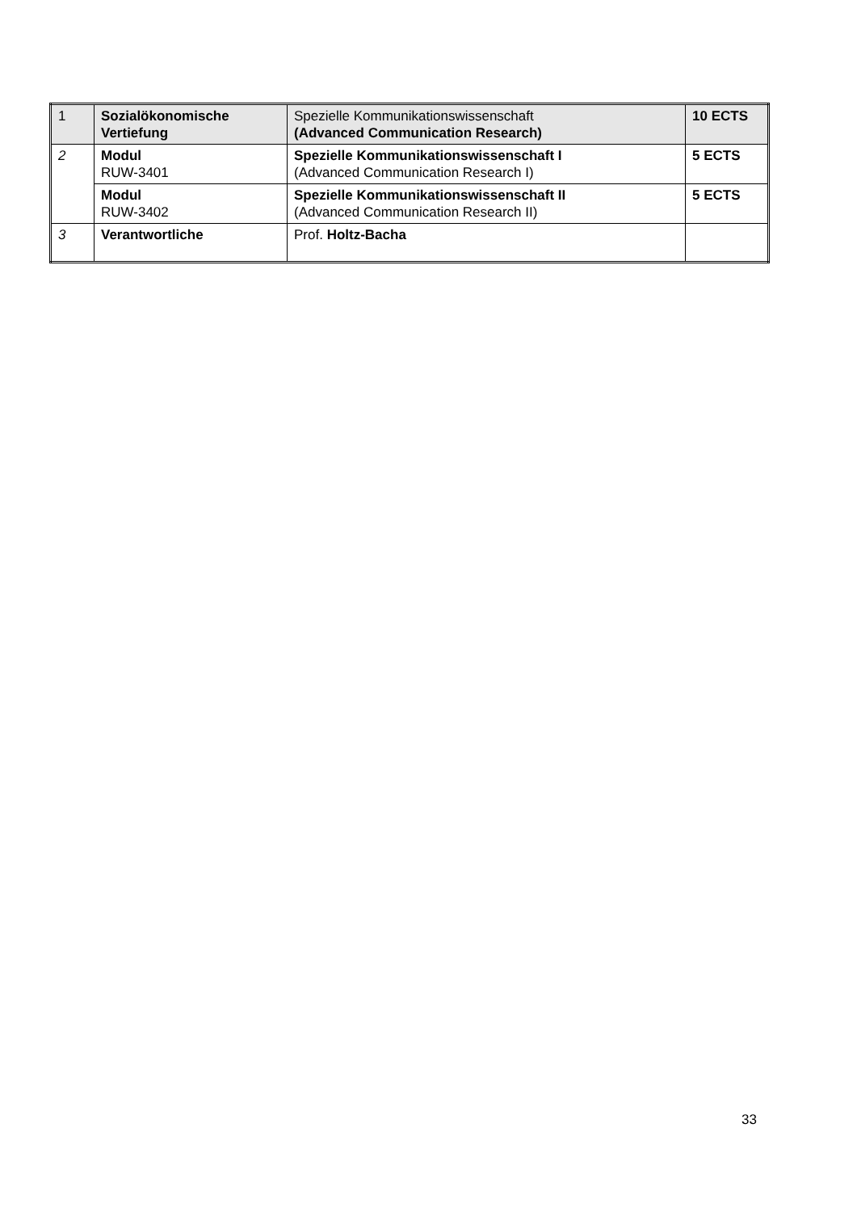| 1 | Sozialökonomische Vertiefung | Spezielle Kommunikationswissenschaft (Advanced Communication Research) | 10 ECTS |
| 2 | Modul RUW-3401 | Spezielle Kommunikationswissenschaft I (Advanced Communication Research I) | 5 ECTS |
| | Modul RUW-3402 | Spezielle Kommunikationswissenschaft II (Advanced Communication Research II) | 5 ECTS |
| 3 | Verantwortliche | Prof. Holtz-Bacha | |
33